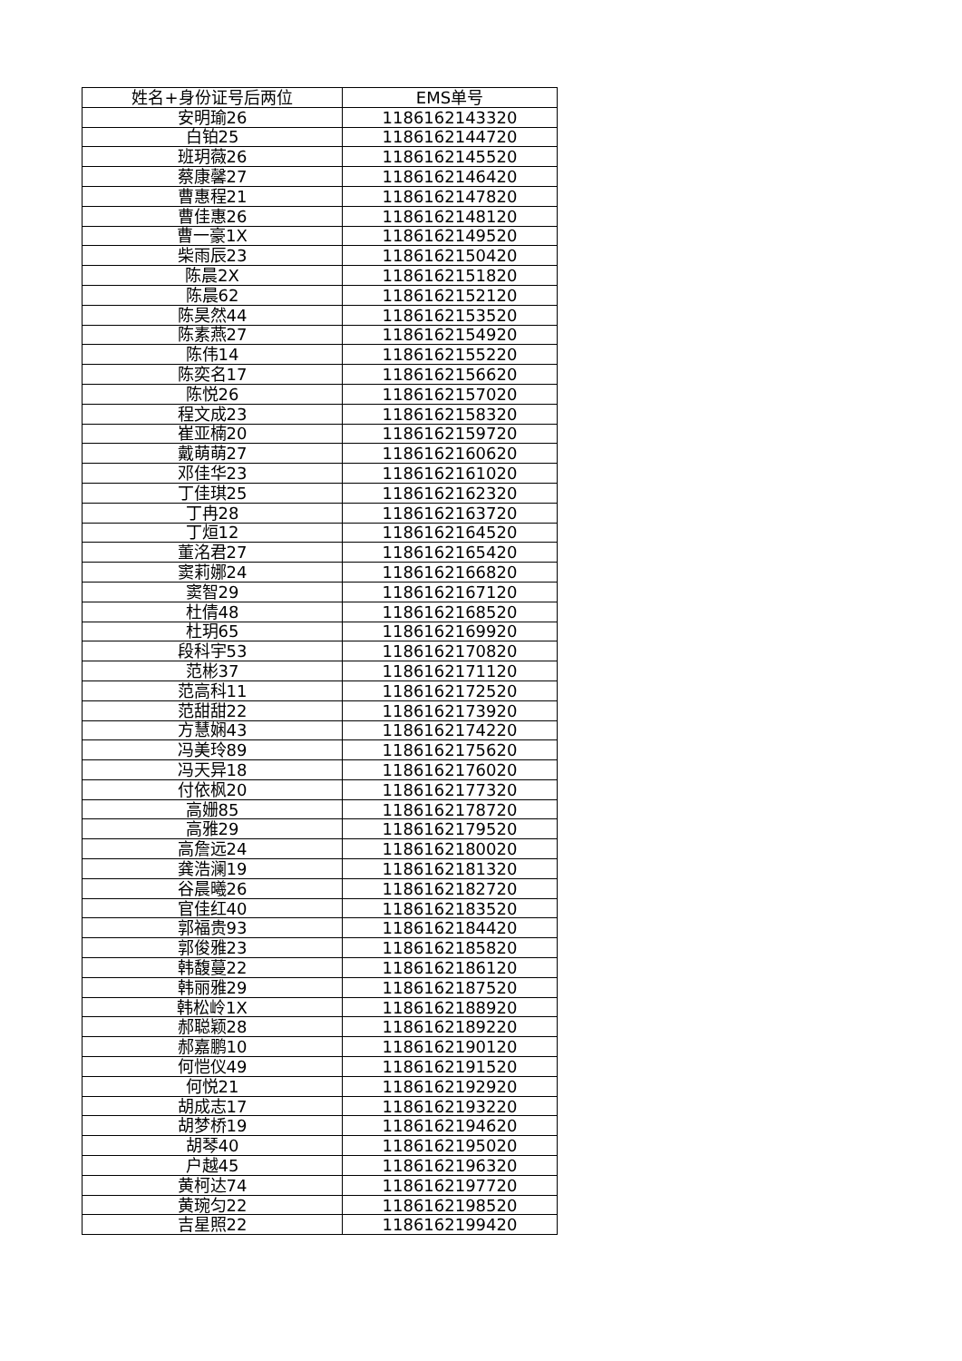| 姓名+身份证号后两位 | EMS单号 |
| --- | --- |
| 安明瑜26 | 1186162143320 |
| 白铂25 | 1186162144720 |
| 班玥薇26 | 1186162145520 |
| 蔡康馨27 | 1186162146420 |
| 曹惠程21 | 1186162147820 |
| 曹佳惠26 | 1186162148120 |
| 曹一豪1X | 1186162149520 |
| 柴雨辰23 | 1186162150420 |
| 陈晨2X | 1186162151820 |
| 陈晨62 | 1186162152120 |
| 陈昊然44 | 1186162153520 |
| 陈素燕27 | 1186162154920 |
| 陈伟14 | 1186162155220 |
| 陈奕名17 | 1186162156620 |
| 陈悦26 | 1186162157020 |
| 程文成23 | 1186162158320 |
| 崔亚楠20 | 1186162159720 |
| 戴萌萌27 | 1186162160620 |
| 邓佳华23 | 1186162161020 |
| 丁佳琪25 | 1186162162320 |
| 丁冉28 | 1186162163720 |
| 丁烜12 | 1186162164520 |
| 董洺君27 | 1186162165420 |
| 窦莉娜24 | 1186162166820 |
| 窦智29 | 1186162167120 |
| 杜倩48 | 1186162168520 |
| 杜玥65 | 1186162169920 |
| 段科宇53 | 1186162170820 |
| 范彬37 | 1186162171120 |
| 范高科11 | 1186162172520 |
| 范甜甜22 | 1186162173920 |
| 方慧娴43 | 1186162174220 |
| 冯美玲89 | 1186162175620 |
| 冯天异18 | 1186162176020 |
| 付依枫20 | 1186162177320 |
| 高姗85 | 1186162178720 |
| 高雅29 | 1186162179520 |
| 高詹远24 | 1186162180020 |
| 龚浩澜19 | 1186162181320 |
| 谷晨曦26 | 1186162182720 |
| 官佳红40 | 1186162183520 |
| 郭福贵93 | 1186162184420 |
| 郭俊雅23 | 1186162185820 |
| 韩馥蔓22 | 1186162186120 |
| 韩丽雅29 | 1186162187520 |
| 韩松岭1X | 1186162188920 |
| 郝聪颖28 | 1186162189220 |
| 郝嘉鹏10 | 1186162190120 |
| 何恺仪49 | 1186162191520 |
| 何悦21 | 1186162192920 |
| 胡成志17 | 1186162193220 |
| 胡梦桥19 | 1186162194620 |
| 胡琴40 | 1186162195020 |
| 户越45 | 1186162196320 |
| 黄柯达74 | 1186162197720 |
| 黄琬匀22 | 1186162198520 |
| 吉星照22 | 1186162199420 |